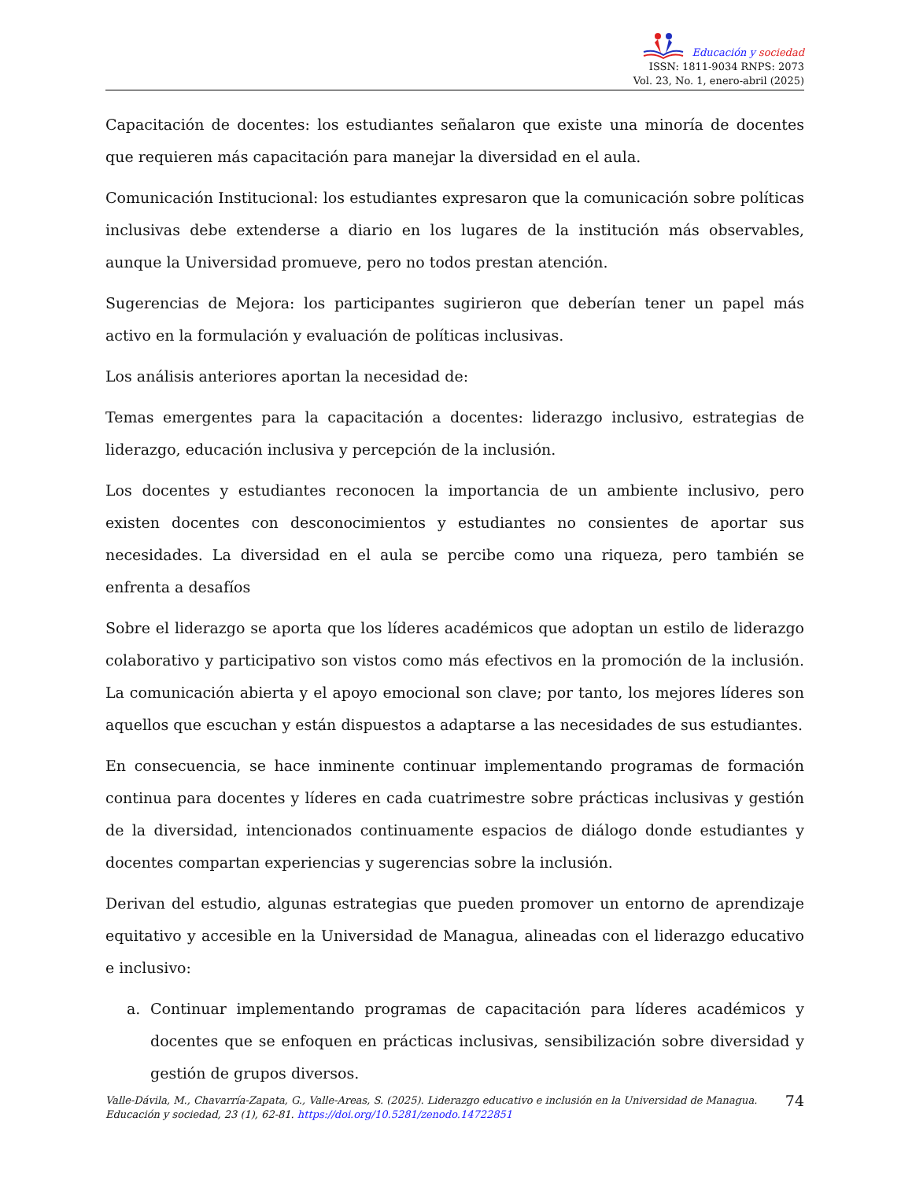Educación y sociedad
ISSN: 1811-9034 RNPS: 2073
Vol. 23, No. 1, enero-abril (2025)
Capacitación de docentes: los estudiantes señalaron que existe una minoría de docentes que requieren más capacitación para manejar la diversidad en el aula.
Comunicación Institucional: los estudiantes expresaron que la comunicación sobre políticas inclusivas debe extenderse a diario en los lugares de la institución más observables, aunque la Universidad promueve, pero no todos prestan atención.
Sugerencias de Mejora: los participantes sugirieron que deberían tener un papel más activo en la formulación y evaluación de políticas inclusivas.
Los análisis anteriores aportan la necesidad de:
Temas emergentes para la capacitación a docentes: liderazgo inclusivo, estrategias de liderazgo, educación inclusiva y percepción de la inclusión.
Los docentes y estudiantes reconocen la importancia de un ambiente inclusivo, pero existen docentes con desconocimientos y estudiantes no consientes de aportar sus necesidades. La diversidad en el aula se percibe como una riqueza, pero también se enfrenta a desafíos
Sobre el liderazgo se aporta que los líderes académicos que adoptan un estilo de liderazgo colaborativo y participativo son vistos como más efectivos en la promoción de la inclusión. La comunicación abierta y el apoyo emocional son clave; por tanto, los mejores líderes son aquellos que escuchan y están dispuestos a adaptarse a las necesidades de sus estudiantes.
En consecuencia, se hace inminente continuar implementando programas de formación continua para docentes y líderes en cada cuatrimestre sobre prácticas inclusivas y gestión de la diversidad, intencionados continuamente espacios de diálogo donde estudiantes y docentes compartan experiencias y sugerencias sobre la inclusión.
Derivan del estudio, algunas estrategias que pueden promover un entorno de aprendizaje equitativo y accesible en la Universidad de Managua, alineadas con el liderazgo educativo e inclusivo:
a. Continuar implementando programas de capacitación para líderes académicos y docentes que se enfoquen en prácticas inclusivas, sensibilización sobre diversidad y gestión de grupos diversos.
Valle-Dávila, M., Chavarría-Zapata, G., Valle-Areas, S. (2025). Liderazgo educativo e inclusión en la Universidad de Managua. Educación y sociedad, 23 (1), 62-81. https://doi.org/10.5281/zenodo.14722851
74